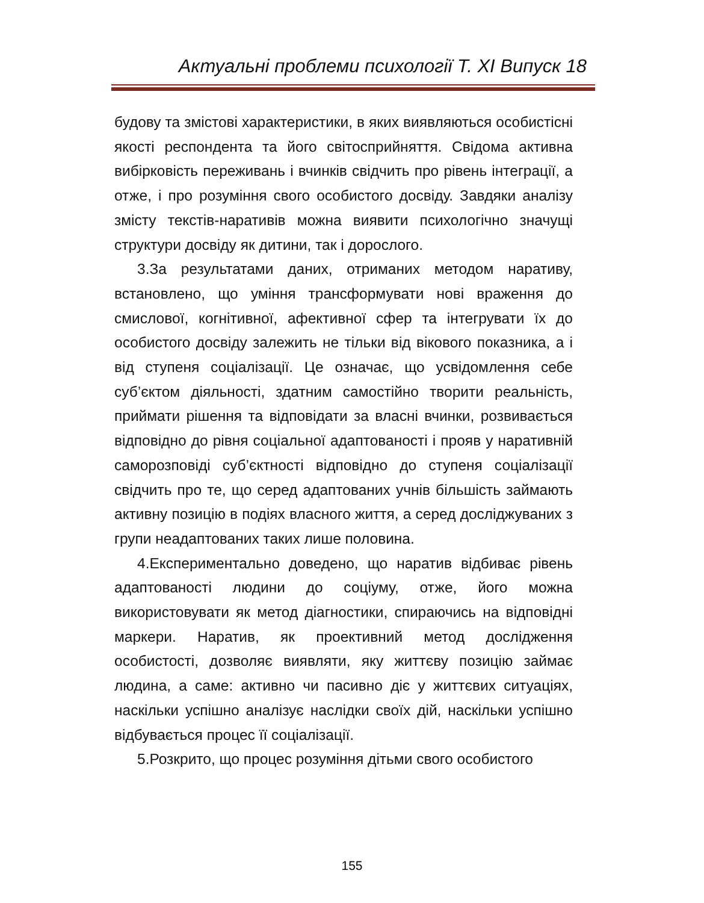Актуальні проблеми психології Т. ХІ Випуск 18
будову та змістові характеристики, в яких виявляються особистісні якості респондента та його світосприйняття. Свідома активна вибірковість переживань і вчинків свідчить про рівень інтеграції, а отже, і про розуміння свого особистого досвіду. Завдяки аналізу змісту текстів-наративів можна виявити психологічно значущі структури досвіду як дитини, так і дорослого.
3.За результатами даних, отриманих методом наративу, встановлено, що уміння трансформувати нові враження до смислової, когнітивної, афективної сфер та інтегрувати їх до особистого досвіду залежить не тільки від вікового показника, а і від ступеня соціалізації. Це означає, що усвідомлення себе суб’єктом діяльності, здатним самостійно творити реальність, приймати рішення та відповідати за власні вчинки, розвивається відповідно до рівня соціальної адаптованості і прояв у наративній саморозповіді суб’єктності відповідно до ступеня соціалізації свідчить про те, що серед адаптованих учнів більшість займають активну позицію в подіях власного життя, а серед досліджуваних з групи неадаптованих таких лише половина.
4.Експериментально доведено, що наратив відбиває рівень адаптованості людини до соціуму, отже, його можна використовувати як метод діагностики, спираючись на відповідні маркери. Наратив, як проективний метод дослідження особистості, дозволяє виявляти, яку життєву позицію займає людина, а саме: активно чи пасивно діє у життєвих ситуаціях, наскільки успішно аналізує наслідки своїх дій, наскільки успішно відбувається процес її соціалізації.
5.Розкрито, що процес розуміння дітьми свого особистого
155